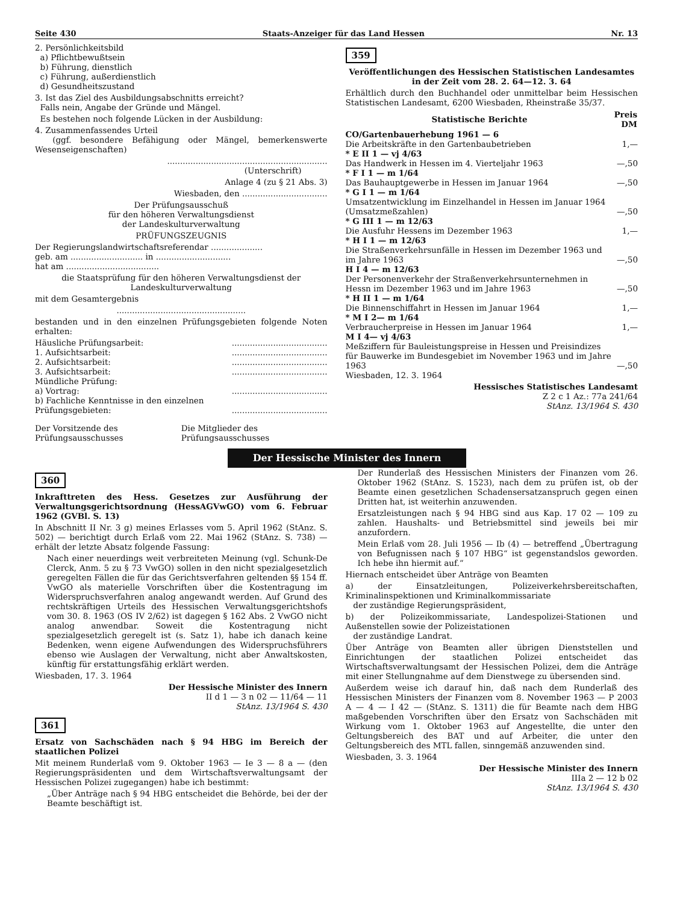Seite 430 Staats-Anzeiger für das Land Hessen Nr. 13
2. Persönlichkeitsbild
a) Pflichtbewußtsein
b) Führung, dienstlich
c) Führung, außerdienstlich
d) Gesundheitszustand
3. Ist das Ziel des Ausbildungsabschnitts erreicht?
Falls nein, Angabe der Gründe und Mängel.
Es bestehen noch folgende Lücken in der Ausbildung:
4. Zusammenfassendes Urteil
(ggf. besondere Befähigung oder Mängel, bemerkenswerte Wesenseigenschaften)
..............................................................
(Unterschrift)
Anlage 4 (zu § 21 Abs. 3)
Wiesbaden, den .................................
Der Prüfungsausschuß
für den höheren Verwaltungsdienst
der Landeskulturverwaltung
PRÜFUNGSZEUGNIS
Der Regierungslandwirtschaftsreferendar ....................
geb. am ............................ in .............................
hat am ....................................
die Staatsprüfung für den höheren Verwaltungsdienst der Landeskulturverwaltung
mit dem Gesamtergebnis
..................................................
bestanden und in den einzelnen Prüfungsgebieten folgende Noten erhalten:
| Häusliche Prüfungsarbeit: | ..................................... |
| 1. Aufsichtsarbeit: | ..................................... |
| 2. Aufsichtsarbeit: | ..................................... |
| 3. Aufsichtsarbeit: | ..................................... |
| Mündliche Prüfung: | |
| a) Vortrag: | ..................................... |
| b) Fachliche Kenntnisse in den einzelnen Prüfungsgebieten: | ..................................... |
| Der Vorsitzende des Prüfungsausschusses | Die Mitglieder des Prüfungsausschusses |
359
Veröffentlichungen des Hessischen Statistischen Landesamtes in der Zeit vom 28. 2. 64—12. 3. 64
Erhältlich durch den Buchhandel oder unmittelbar beim Hessischen Statistischen Landesamt, 6200 Wiesbaden, Rheinstraße 35/37.
| Statistische Berichte | Preis DM |
| --- | --- |
| CO/Gartenbauerhebung 1961 — 6 | |
| Die Arbeitskräfte in den Gartenbaubetrieben | 1,— |
| * E II 1 — vj 4/63 | |
| Das Handwerk in Hessen im 4. Vierteljahr 1963 | —,50 |
| * F I 1 — m 1/64 | |
| Das Bauhauptgewerbe in Hessen im Januar 1964 | —,50 |
| * G I 1 — m 1/64 | |
| Umsatzentwicklung im Einzelhandel in Hessen im Januar 1964 (Umsatzmeßzahlen) | —,50 |
| * G III 1 — m 12/63 | |
| Die Ausfuhr Hessens im Dezember 1963 | 1,— |
| * H I 1 — m 12/63 | |
| Die Straßenverkehrsunfälle in Hessen im Dezember 1963 und im Jahre 1963 | —,50 |
| H I 4 — m 12/63 | |
| Der Personenverkehr der Straßenverkehrsunternehmen in Hessn im Dezember 1963 und im Jahre 1963 | —,50 |
| * H II 1 — m 1/64 | |
| Die Binnenschiffahrt in Hessen im Januar 1964 | 1,— |
| * M I 2— m 1/64 | |
| Verbraucherpreise in Hessen im Januar 1964 | 1,— |
| M I 4— vj 4/63 | |
| Meßziffern für Bauleistungspreise in Hessen und Preisindizes für Bauwerke im Bundesgebiet im November 1963 und im Jahre 1963 | —,50 |
Wiesbaden, 12. 3. 1964
Hessisches Statistisches Landesamt
Z 2 c 1 Az.: 77a 241/64
StAnz. 13/1964 S. 430
Der Hessische Minister des Innern
360
Inkrafttreten des Hess. Gesetzes zur Ausführung der Verwaltungsgerichtsordnung (HessAGVwGO) vom 6. Februar 1962 (GVBl. S. 13)
In Abschnitt II Nr. 3 g) meines Erlasses vom 5. April 1962 (StAnz. S. 502) — berichtigt durch Erlaß vom 22. Mai 1962 (StAnz. S. 738) — erhält der letzte Absatz folgende Fassung:
Nach einer neuerdings weit verbreiteten Meinung (vgl. Schunk-De Clerck, Anm. 5 zu § 73 VwGO) sollen in den nicht spezialgesetzlich geregelten Fällen die für das Gerichtsverfahren geltenden §§ 154 ff. VwGO als materielle Vorschriften über die Kostentragung im Widerspruchsverfahren analog angewandt werden. Auf Grund des rechtskräftigen Urteils des Hessischen Verwaltungsgerichtshofs vom 30. 8. 1963 (OS IV 2/62) ist dagegen § 162 Abs. 2 VwGO nicht analog anwendbar. Soweit die Kostentragung nicht spezialgesetzlich geregelt ist (s. Satz 1), habe ich danach keine Bedenken, wenn eigene Aufwendungen des Widerspruchsführers ebenso wie Auslagen der Verwaltung, nicht aber Anwaltskosten, künftig für erstattungsfähig erklärt werden.
Wiesbaden, 17. 3. 1964
Der Hessische Minister des Innern
II d 1 — 3 n 02 — 11/64 — 11
StAnz. 13/1964 S. 430
361
Ersatz von Sachschäden nach § 94 HBG im Bereich der staatlichen Polizei
Mit meinem Runderlaß vom 9. Oktober 1963 — Ie 3 — 8 a — (den Regierungspräsidenten und dem Wirtschaftsverwaltungsamt der Hessischen Polizei zugegangen) habe ich bestimmt:
„Über Anträge nach § 94 HBG entscheidet die Behörde, bei der der Beamte beschäftigt ist.
Der Runderlaß des Hessischen Ministers der Finanzen vom 26. Oktober 1962 (StAnz. S. 1523), nach dem zu prüfen ist, ob der Beamte einen gesetzlichen Schadensersatzanspruch gegen einen Dritten hat, ist weiterhin anzuwenden.
Ersatzleistungen nach § 94 HBG sind aus Kap. 17 02 — 109 zu zahlen. Haushalts- und Betriebsmittel sind jeweils bei mir anzufordern.
Mein Erlaß vom 28. Juli 1956 — Ib (4) — betreffend „Übertragung von Befugnissen nach § 107 HBG“ ist gegenstandslos geworden. Ich hebe ihn hiermit auf.“
Hiernach entscheidet über Anträge von Beamten
a) der Einsatzleitungen, Polizeiverkehrsbereitschaften, Kriminalinspektionen und Kriminalkommissariate
der zuständige Regierungspräsident,
b) der Polizeikommissariate, Landespolizei-Stationen und Außenstellen sowie der Polizeistationen
der zuständige Landrat.
Über Anträge von Beamten aller übrigen Dienststellen und Einrichtungen der staatlichen Polizei entscheidet das Wirtschaftsverwaltungsamt der Hessischen Polizei, dem die Anträge mit einer Stellungnahme auf dem Dienstwege zu übersenden sind.
Außerdem weise ich darauf hin, daß nach dem Runderlaß des Hessischen Ministers der Finanzen vom 8. November 1963 — P 2003 A — 4 — I 42 — (StAnz. S. 1311) die für Beamte nach dem HBG maßgebenden Vorschriften über den Ersatz von Sachschäden mit Wirkung vom 1. Oktober 1963 auf Angestellte, die unter den Geltungsbereich des BAT und auf Arbeiter, die unter den Geltungsbereich des MTL fallen, sinngemäß anzuwenden sind.
Wiesbaden, 3. 3. 1964
Der Hessische Minister des Innern
IIIa 2 — 12 b 02
StAnz. 13/1964 S. 430